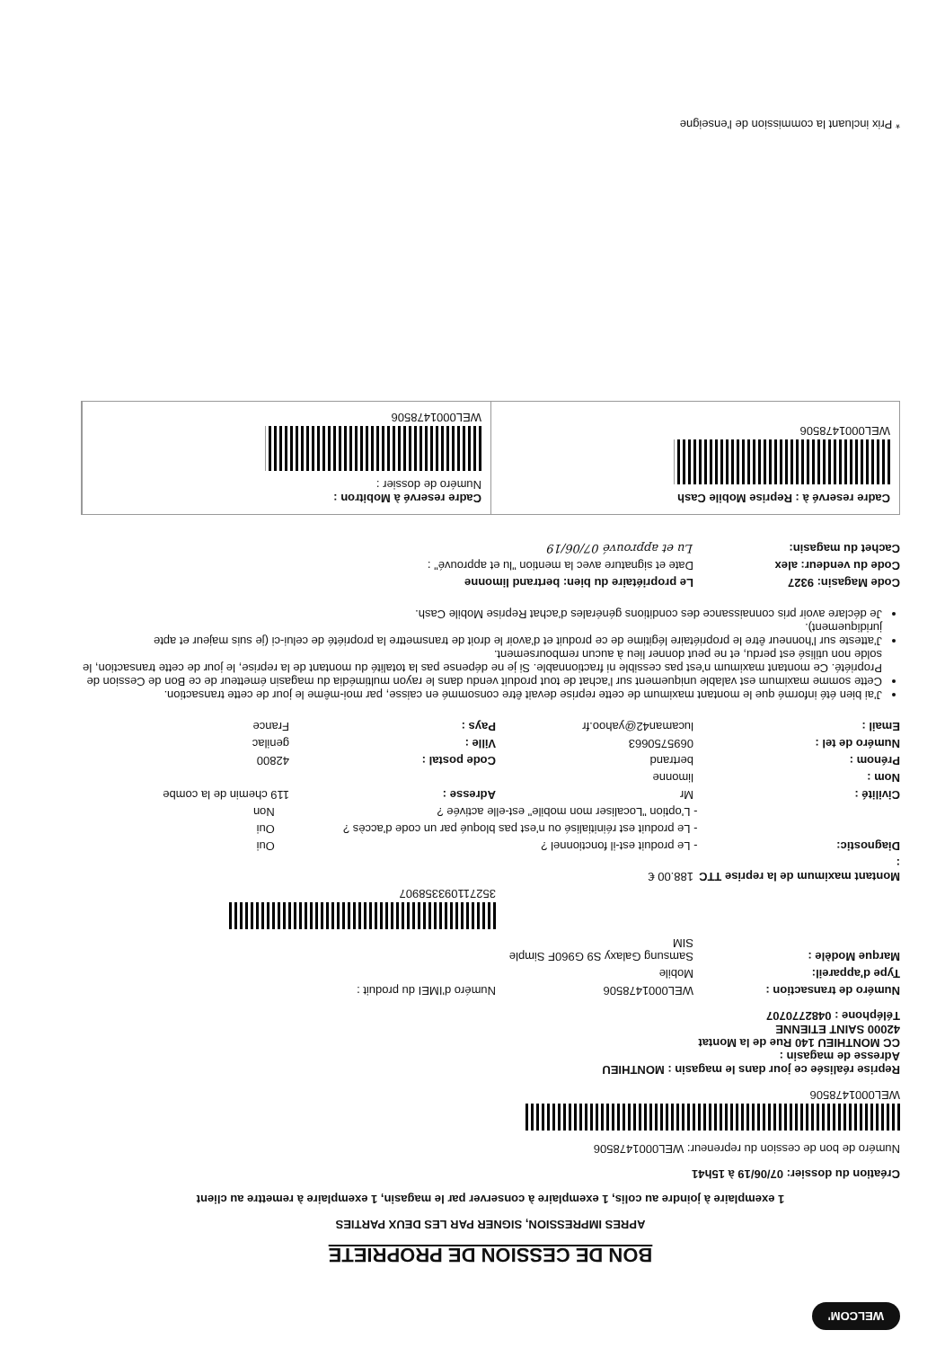WELCOM'
BON DE CESSION DE PROPRIETE
APRES IMPRESSION, SIGNER PAR LES DEUX PARTIES
1 exemplaire à joindre au colis, 1 exemplaire à conserver par le magasin, 1 exemplaire à remettre au client
Création du dossier: 07/06/19 à 15h41
Numéro de bon de cession du repreneur: WEL000147850­6
WEL0001478506
Reprise réalisée ce jour dans le magasin : MONTHIEU
Adresse de magasin :
CC MONTHIEU 140 Rue de la Montat
42000 SAINT ETIENNE
Téléphone : 0482770707
Numéro de transaction : WEL0001478506 Numéro d'IMEI du produit :
Type d'appareil: Mobile
Marque Modèle : Samsung Galaxy S9 G960F Simple SIM
352711093358907
Montant maximum de la reprise TTC : 188.00 €
Diagnostic: - Le produit est-il fonctionnel ? Oui
- Le produit est réinitialisé ou n'est pas bloqué par un code d'accès ? Oui
- L'option "Localiser mon mobile" est-elle activée ? Non
Civilité : Mr Adresse : 119 chemin de la combe
Nom : limonne
Prénom : bertrand Code postal : 42800
Numéro de tel : 0695750663 Ville : genilac
Email : lucaman42@yahoo.fr Pays : France
J'ai bien été informé que le montant maximum de cette reprise devait être consommé en caisse, par moi-même le jour de cette transaction.
Cette somme maximum est valable uniquement sur l'achat de tout produit vendu dans le rayon multimédia du magasin émetteur de ce Bon de Cession de Propriété. Ce montant maximum n'est pas cessible ni fractionnable. Si je ne dépense pas la totalité du montant de la reprise, le jour de cette transaction, le solde non utilisé est perdu, et ne peut donner lieu à aucun remboursement.
J'atteste sur l'honneur être le propriétaire légitime de ce produit et d'avoir le droit de transmettre la propriété de celui-ci (je suis majeur et apte juridiquement).
Je déclare avoir pris connaissance des conditions générales d'achat Reprise Mobile Cash.
Code Magasin: 9327 Le propriétaire du bien: bertrand limonne
Code du vendeur: alex Date et signature avec la mention "lu et approuvé" :
Cachet du magasin: Lu et approuvé 07/06/19
Cadre reservé à : Reprise Mobile Cash
WEL0001478506
Cadre reservé à Mobitron :
Numéro de dossier :
WEL0001478506
* Prix incluant la commission de l'enseigne